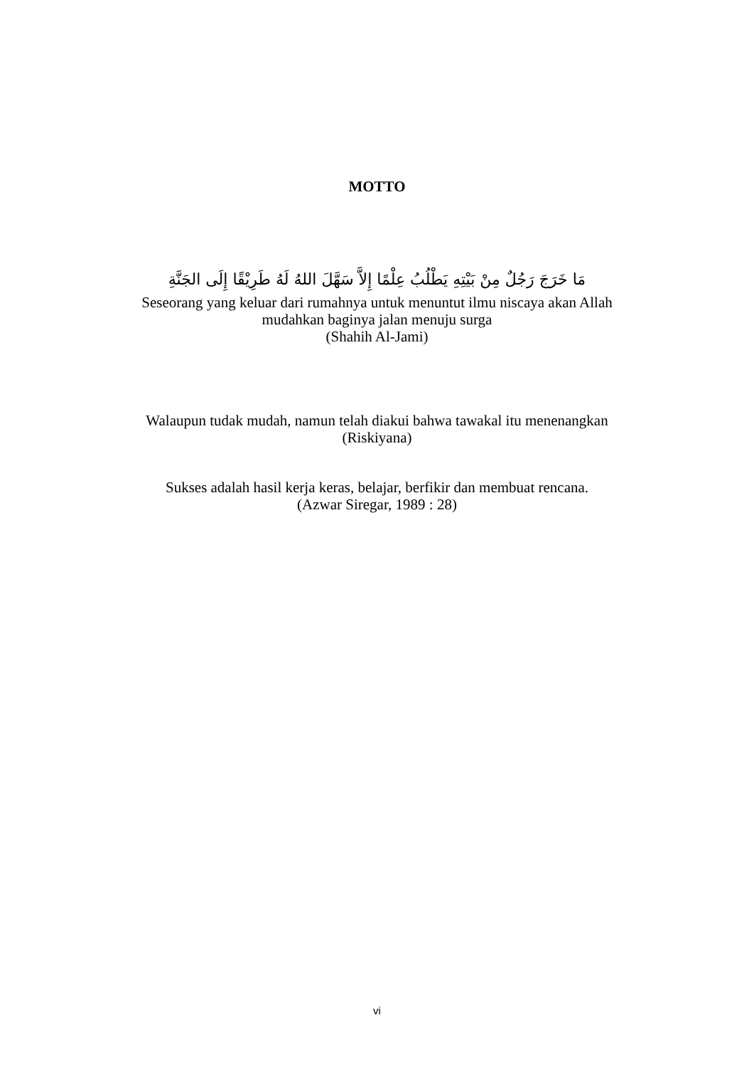MOTTO
مَا خَرَجَ رَجُلٌ مِنْ بَيْتِهِ يَطْلُبُ عِلْمًا إِلاَّ سَهَّلَ اللهُ لَهُ طَرِيْقًا إِلَى الجَنَّةِ
Seseorang yang keluar dari rumahnya untuk menuntut ilmu niscaya akan Allah
mudahkan baginya jalan menuju surga
(Shahih Al-Jami)
Walaupun tudak mudah, namun telah diakui bahwa tawakal itu menenangkan
(Riskiyana)
Sukses adalah hasil kerja keras, belajar, berfikir dan membuat rencana.
(Azwar Siregar, 1989 : 28)
vi